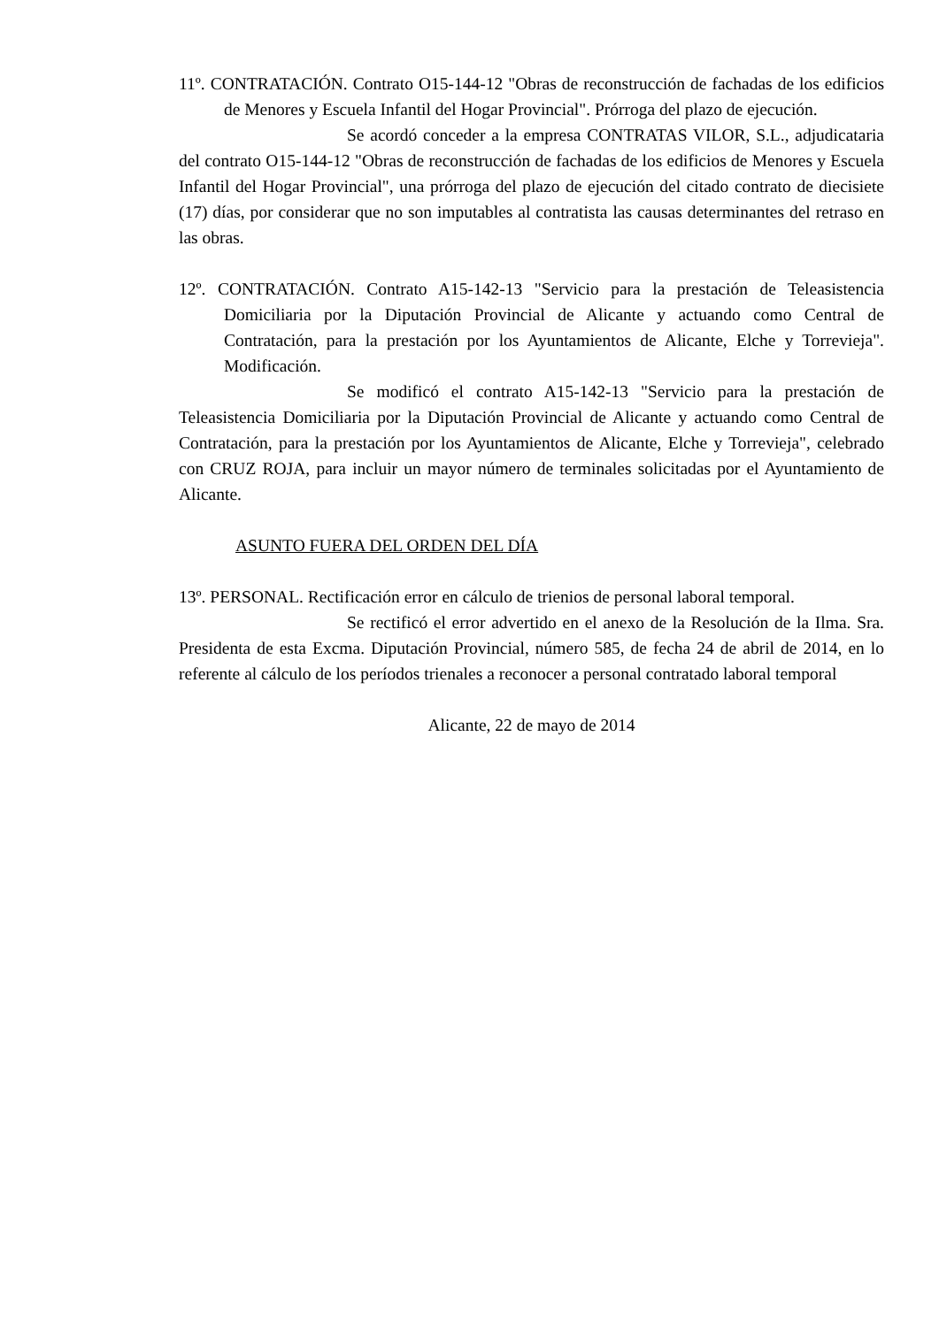11º. CONTRATACIÓN. Contrato O15-144-12 "Obras de reconstrucción de fachadas de los edificios de Menores y Escuela Infantil del Hogar Provincial". Prórroga del plazo de ejecución.
Se acordó conceder a la empresa CONTRATAS VILOR, S.L., adjudicataria del contrato O15-144-12 "Obras de reconstrucción de fachadas de los edificios de Menores y Escuela Infantil del Hogar Provincial", una prórroga del plazo de ejecución del citado contrato de diecisiete (17) días, por considerar que no son imputables al contratista las causas determinantes del retraso en las obras.
12º. CONTRATACIÓN. Contrato A15-142-13 "Servicio para la prestación de Teleasistencia Domiciliaria por la Diputación Provincial de Alicante y actuando como Central de Contratación, para la prestación por los Ayuntamientos de Alicante, Elche y Torrevieja". Modificación.
Se modificó el contrato A15-142-13 "Servicio para la prestación de Teleasistencia Domiciliaria por la Diputación Provincial de Alicante y actuando como Central de Contratación, para la prestación por los Ayuntamientos de Alicante, Elche y Torrevieja", celebrado con CRUZ ROJA, para incluir un mayor número de terminales solicitadas por el Ayuntamiento de Alicante.
ASUNTO FUERA DEL ORDEN DEL DÍA
13º. PERSONAL. Rectificación error en cálculo de trienios de personal laboral temporal.
Se rectificó el error advertido en el anexo de la Resolución de la Ilma. Sra. Presidenta de esta Excma. Diputación Provincial, número 585, de fecha 24 de abril de 2014, en lo referente al cálculo de los períodos trienales a reconocer a personal contratado laboral temporal
Alicante, 22 de mayo de 2014